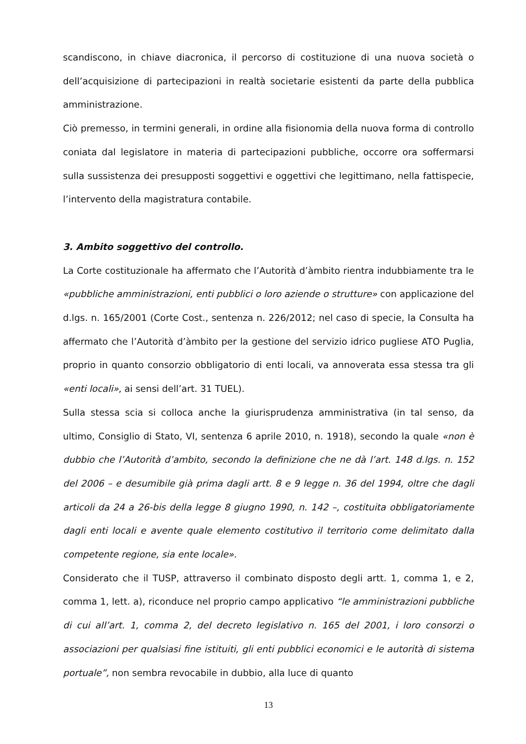scandiscono, in chiave diacronica, il percorso di costituzione di una nuova società o dell’acquisizione di partecipazioni in realtà societarie esistenti da parte della pubblica amministrazione.
Ciò premesso, in termini generali, in ordine alla fisionomia della nuova forma di controllo coniata dal legislatore in materia di partecipazioni pubbliche, occorre ora soffermarsi sulla sussistenza dei presupposti soggettivi e oggettivi che legittimano, nella fattispecie, l’intervento della magistratura contabile.
3. Ambito soggettivo del controllo.
La Corte costituzionale ha affermato che l’Autorità d’àmbito rientra indubbiamente tra le «pubbliche amministrazioni, enti pubblici o loro aziende o strutture» con applicazione del d.lgs. n. 165/2001 (Corte Cost., sentenza n. 226/2012; nel caso di specie, la Consulta ha affermato che l’Autorità d’àmbito per la gestione del servizio idrico pugliese ATO Puglia, proprio in quanto consorzio obbligatorio di enti locali, va annoverata essa stessa tra gli «enti locali», ai sensi dell’art. 31 TUEL).
Sulla stessa scia si colloca anche la giurisprudenza amministrativa (in tal senso, da ultimo, Consiglio di Stato, VI, sentenza 6 aprile 2010, n. 1918), secondo la quale «non è dubbio che l’Autorità d’ambito, secondo la definizione che ne dà l’art. 148 d.lgs. n. 152 del 2006 – e desumibile già prima dagli artt. 8 e 9 legge n. 36 del 1994, oltre che dagli articoli da 24 a 26-bis della legge 8 giugno 1990, n. 142 –, costituita obbligatoriamente dagli enti locali e avente quale elemento costitutivo il territorio come delimitato dalla competente regione, sia ente locale».
Considerato che il TUSP, attraverso il combinato disposto degli artt. 1, comma 1, e 2, comma 1, lett. a), riconduce nel proprio campo applicativo “le amministrazioni pubbliche di cui all’art. 1, comma 2, del decreto legislativo n. 165 del 2001, i loro consorzi o associazioni per qualsiasi fine istituiti, gli enti pubblici economici e le autorità di sistema portuale”, non sembra revocabile in dubbio, alla luce di quanto
13